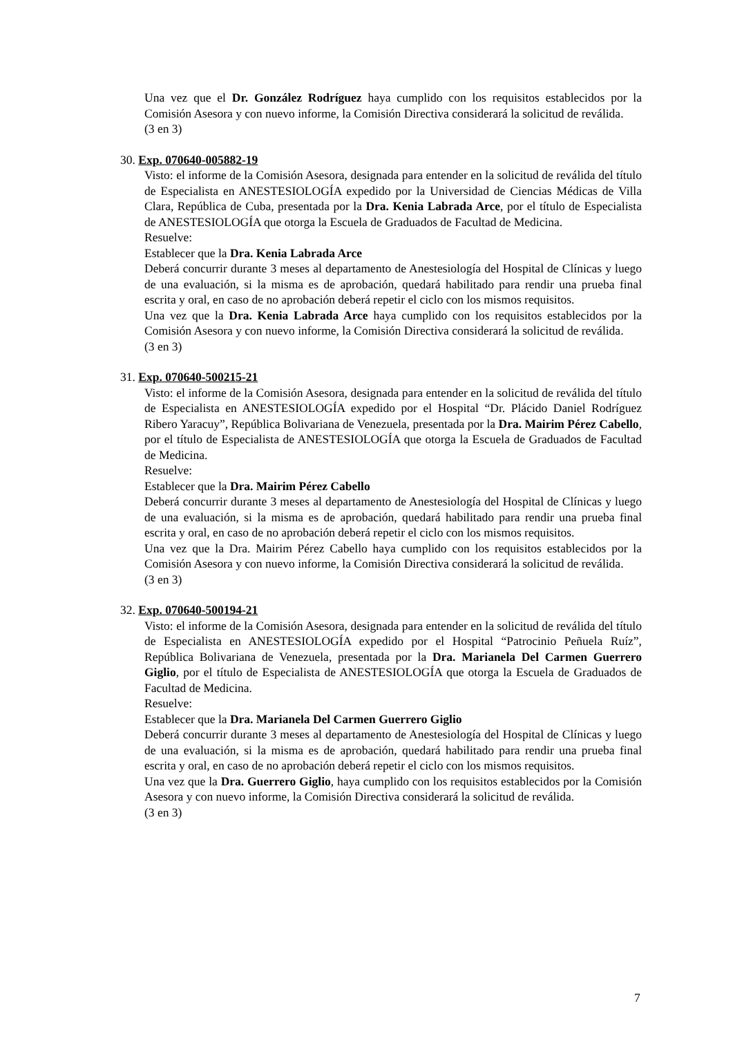Una vez que el Dr. González Rodríguez haya cumplido con los requisitos establecidos por la Comisión Asesora y con nuevo informe, la Comisión Directiva considerará la solicitud de reválida.
(3 en 3)
30. Exp. 070640-005882-19
Visto: el informe de la Comisión Asesora, designada para entender en la solicitud de reválida del título de Especialista en ANESTESIOLOGÍA expedido por la Universidad de Ciencias Médicas de Villa Clara, República de Cuba, presentada por la Dra. Kenia Labrada Arce, por el título de Especialista de ANESTESIOLOGÍA que otorga la Escuela de Graduados de Facultad de Medicina.
Resuelve:
Establecer que la Dra. Kenia Labrada Arce
Deberá concurrir durante 3 meses al departamento de Anestesiología del Hospital de Clínicas y luego de una evaluación, si la misma es de aprobación, quedará habilitado para rendir una prueba final escrita y oral, en caso de no aprobación deberá repetir el ciclo con los mismos requisitos.
Una vez que la Dra. Kenia Labrada Arce haya cumplido con los requisitos establecidos por la Comisión Asesora y con nuevo informe, la Comisión Directiva considerará la solicitud de reválida.
(3 en 3)
31. Exp. 070640-500215-21
Visto: el informe de la Comisión Asesora, designada para entender en la solicitud de reválida del título de Especialista en ANESTESIOLOGÍA expedido por el Hospital “Dr. Plácido Daniel Rodríguez Ribero Yaracuy”, República Bolivariana de Venezuela, presentada por la Dra. Mairim Pérez Cabello, por el título de Especialista de ANESTESIOLOGÍA que otorga la Escuela de Graduados de Facultad de Medicina.
Resuelve:
Establecer que la Dra. Mairim Pérez Cabello
Deberá concurrir durante 3 meses al departamento de Anestesiología del Hospital de Clínicas y luego de una evaluación, si la misma es de aprobación, quedará habilitado para rendir una prueba final escrita y oral, en caso de no aprobación deberá repetir el ciclo con los mismos requisitos.
Una vez que la Dra. Mairim Pérez Cabello haya cumplido con los requisitos establecidos por la Comisión Asesora y con nuevo informe, la Comisión Directiva considerará la solicitud de reválida.
(3 en 3)
32. Exp. 070640-500194-21
Visto: el informe de la Comisión Asesora, designada para entender en la solicitud de reválida del título de Especialista en ANESTESIOLOGÍA expedido por el Hospital “Patrocinio Peñuela Ruíz”, República Bolivariana de Venezuela, presentada por la Dra. Marianela Del Carmen Guerrero Giglio, por el título de Especialista de ANESTESIOLOGÍA que otorga la Escuela de Graduados de Facultad de Medicina.
Resuelve:
Establecer que la Dra. Marianela Del Carmen Guerrero Giglio
Deberá concurrir durante 3 meses al departamento de Anestesiología del Hospital de Clínicas y luego de una evaluación, si la misma es de aprobación, quedará habilitado para rendir una prueba final escrita y oral, en caso de no aprobación deberá repetir el ciclo con los mismos requisitos.
Una vez que la Dra. Guerrero Giglio, haya cumplido con los requisitos establecidos por la Comisión Asesora y con nuevo informe, la Comisión Directiva considerará la solicitud de reválida.
(3 en 3)
7